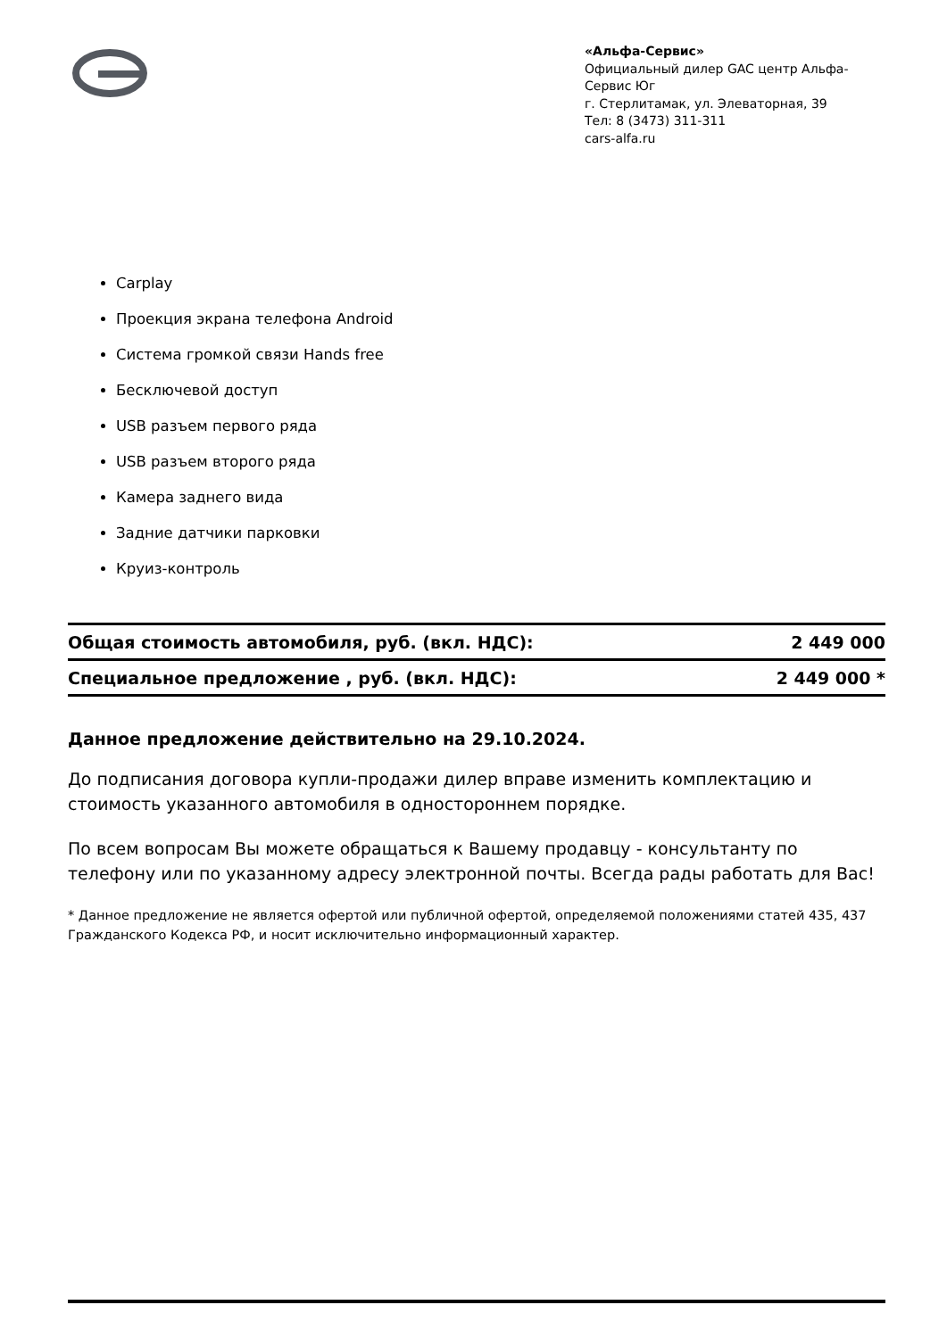«Альфа-Сервис»
Официальный дилер GAC центр Альфа-Сервис Юг
г. Стерлитамак, ул. Элеваторная, 39
Тел: 8 (3473) 311-311
cars-alfa.ru
Carplay
Проекция экрана телефона Android
Система громкой связи Hands free
Бесключевой доступ
USB разъем первого ряда
USB разъем второго ряда
Камера заднего вида
Задние датчики парковки
Круиз-контроль
| Общая стоимость автомобиля, руб. (вкл. НДС): | 2 449 000 |
| Специальное предложение , руб. (вкл. НДС): | 2 449 000 * |
Данное предложение действительно на 29.10.2024.
До подписания договора купли-продажи дилер вправе изменить комплектацию и стоимость указанного автомобиля в одностороннем порядке.
По всем вопросам Вы можете обращаться к Вашему продавцу - консультанту по телефону или по указанному адресу электронной почты. Всегда рады работать для Вас!
* Данное предложение не является офертой или публичной офертой, определяемой положениями статей 435, 437 Гражданского Кодекса РФ, и носит исключительно информационный характер.